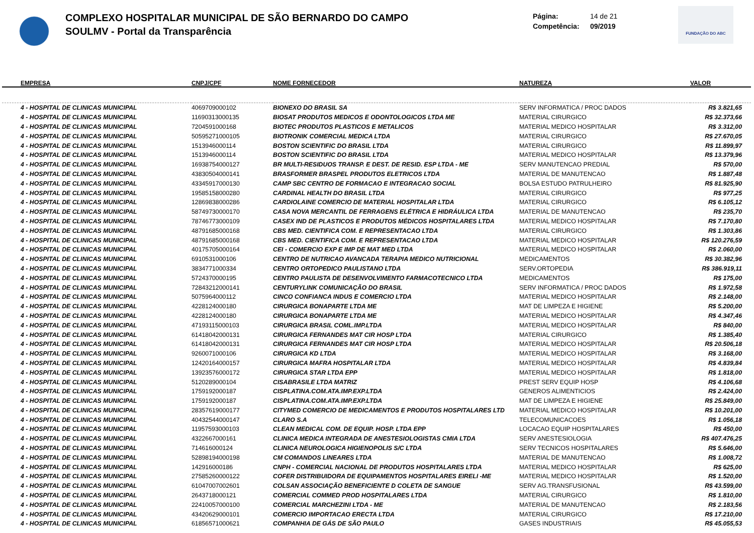COMPLEXO HOSPITALAR MUNICIPAL DE SÃO BERNARDO DO CAMPO
SOULMV - Portal da Transparência
Página: 14 de 21
Competência: 09/2019
FUNDAÇÃO DO ABC
| EMPRESA | CNPJ/CPF | NOME FORNECEDOR | NATUREZA | VALOR |
| --- | --- | --- | --- | --- |
| 4 - HOSPITAL DE CLINICAS MUNICIPAL | 4069709000102 | BIONEXO DO BRASIL SA | SERV INFORMATICA / PROC DADOS | R$ 3.821,65 |
| 4 - HOSPITAL DE CLINICAS MUNICIPAL | 11690313000135 | BIOSAT PRODUTOS MEDICOS E ODONTOLOGICOS LTDA ME | MATERIAL CIRURGICO | R$ 32.373,66 |
| 4 - HOSPITAL DE CLINICAS MUNICIPAL | 7204591000168 | BIOTEC PRODUTOS PLASTICOS E METALICOS | MATERIAL MEDICO HOSPITALAR | R$ 3.312,00 |
| 4 - HOSPITAL DE CLINICAS MUNICIPAL | 50595271000105 | BIOTRONIK COMERCIAL MEDICA LTDA | MATERIAL CIRURGICO | R$ 27.670,05 |
| 4 - HOSPITAL DE CLINICAS MUNICIPAL | 1513946000114 | BOSTON SCIENTIFIC DO BRASIL LTDA | MATERIAL CIRURGICO | R$ 11.899,97 |
| 4 - HOSPITAL DE CLINICAS MUNICIPAL | 1513946000114 | BOSTON SCIENTIFIC DO BRASIL LTDA | MATERIAL MEDICO HOSPITALAR | R$ 13.379,96 |
| 4 - HOSPITAL DE CLINICAS MUNICIPAL | 16938754000127 | BR MULTI-RESIDUOS TRANSP. E DEST. DE RESID. ESP LTDA - ME | SERV MANUTENCAO PREDIAL | R$ 570,00 |
| 4 - HOSPITAL DE CLINICAS MUNICIPAL | 43830504000141 | BRASFORMER BRASPEL PRODUTOS ELETRICOS LTDA | MATERIAL DE MANUTENCAO | R$ 1.887,48 |
| 4 - HOSPITAL DE CLINICAS MUNICIPAL | 43345917000130 | CAMP SBC CENTRO DE FORMACAO E INTEGRACAO SOCIAL | BOLSA ESTUDO PATRULHEIRO | R$ 81.925,90 |
| 4 - HOSPITAL DE CLINICAS MUNICIPAL | 19585158000280 | CARDINAL HEALTH DO BRASIL LTDA | MATERIAL CIRURGICO | R$ 977,25 |
| 4 - HOSPITAL DE CLINICAS MUNICIPAL | 12869838000286 | CARDIOLAINE COMERCIO DE MATERIAL HOSPITALAR LTDA | MATERIAL CIRURGICO | R$ 6.105,12 |
| 4 - HOSPITAL DE CLINICAS MUNICIPAL | 58749730000170 | CASA NOVA MERCANTIL DE FERRAGENS ELÉTRICA E HIDRÁULICA LTDA | MATERIAL DE MANUTENCAO | R$ 235,70 |
| 4 - HOSPITAL DE CLINICAS MUNICIPAL | 78746773000109 | CASEX IND DE PLASTICOS E PRODUTOS MÉDICOS HOSPITALARES LTDA | MATERIAL MEDICO HOSPITALAR | R$ 7.170,80 |
| 4 - HOSPITAL DE CLINICAS MUNICIPAL | 48791685000168 | CBS MED. CIENTIFICA COM. E REPRESENTACAO LTDA | MATERIAL CIRURGICO | R$ 1.303,86 |
| 4 - HOSPITAL DE CLINICAS MUNICIPAL | 48791685000168 | CBS MED. CIENTIFICA COM. E REPRESENTACAO LTDA | MATERIAL MEDICO HOSPITALAR | R$ 120.276,59 |
| 4 - HOSPITAL DE CLINICAS MUNICIPAL | 40175705000164 | CEI - COMERCIO EXP E IMP DE MAT MED LTDA | MATERIAL MEDICO HOSPITALAR | R$ 2.060,00 |
| 4 - HOSPITAL DE CLINICAS MUNICIPAL | 6910531000106 | CENTRO DE NUTRICAO AVANCADA TERAPIA MEDICO NUTRICIONAL | MEDICAMENTOS | R$ 30.382,96 |
| 4 - HOSPITAL DE CLINICAS MUNICIPAL | 3834771000334 | CENTRO ORTOPEDICO PAULISTANO LTDA | SERV.ORTOPEDIA | R$ 386.919,11 |
| 4 - HOSPITAL DE CLINICAS MUNICIPAL | 5724370000195 | CENTRO PAULISTA DE DESENVOLVIMENTO FARMACOTECNICO LTDA | MEDICAMENTOS | R$ 175,00 |
| 4 - HOSPITAL DE CLINICAS MUNICIPAL | 72843212000141 | CENTURYLINK COMUNICAÇÃO DO BRASIL | SERV INFORMATICA / PROC DADOS | R$ 1.972,58 |
| 4 - HOSPITAL DE CLINICAS MUNICIPAL | 5075964000112 | CINCO CONFIANCA INDUS E COMERCIO LTDA | MATERIAL MEDICO HOSPITALAR | R$ 2.148,00 |
| 4 - HOSPITAL DE CLINICAS MUNICIPAL | 4228124000180 | CIRURGICA BONAPARTE LTDA ME | MAT DE LIMPEZA E HIGIENE | R$ 5.200,00 |
| 4 - HOSPITAL DE CLINICAS MUNICIPAL | 4228124000180 | CIRURGICA BONAPARTE LTDA ME | MATERIAL MEDICO HOSPITALAR | R$ 4.347,46 |
| 4 - HOSPITAL DE CLINICAS MUNICIPAL | 47193115000103 | CIRURGICA BRASIL COML.IMP.LTDA | MATERIAL MEDICO HOSPITALAR | R$ 840,00 |
| 4 - HOSPITAL DE CLINICAS MUNICIPAL | 61418042000131 | CIRURGICA FERNANDES MAT CIR HOSP LTDA | MATERIAL CIRURGICO | R$ 1.385,40 |
| 4 - HOSPITAL DE CLINICAS MUNICIPAL | 61418042000131 | CIRURGICA FERNANDES MAT CIR HOSP LTDA | MATERIAL MEDICO HOSPITALAR | R$ 20.506,18 |
| 4 - HOSPITAL DE CLINICAS MUNICIPAL | 9260071000106 | CIRURGICA KD LTDA | MATERIAL MEDICO HOSPITALAR | R$ 3.168,00 |
| 4 - HOSPITAL DE CLINICAS MUNICIPAL | 12420164000157 | CIRURGICA MAFRA HOSPITALAR LTDA | MATERIAL MEDICO HOSPITALAR | R$ 4.839,84 |
| 4 - HOSPITAL DE CLINICAS MUNICIPAL | 13923576000172 | CIRURGICA STAR LTDA EPP | MATERIAL MEDICO HOSPITALAR | R$ 1.818,00 |
| 4 - HOSPITAL DE CLINICAS MUNICIPAL | 5120289000104 | CISABRASILE LTDA MATRIZ | PREST SERV EQUIP HOSP | R$ 4.106,68 |
| 4 - HOSPITAL DE CLINICAS MUNICIPAL | 1759192000187 | CISPLATINA.COM.ATA.IMP.EXP.LTDA | GENEROS ALIMENTICIOS | R$ 2.424,00 |
| 4 - HOSPITAL DE CLINICAS MUNICIPAL | 1759192000187 | CISPLATINA.COM.ATA.IMP.EXP.LTDA | MAT DE LIMPEZA E HIGIENE | R$ 25.849,00 |
| 4 - HOSPITAL DE CLINICAS MUNICIPAL | 28357619000177 | CITYMED COMERCIO DE MEDICAMENTOS E PRODUTOS HOSPITALARES LTD | MATERIAL MEDICO HOSPITALAR | R$ 10.201,00 |
| 4 - HOSPITAL DE CLINICAS MUNICIPAL | 40432544000147 | CLARO S.A | TELECOMUNICACOES | R$ 1.056,18 |
| 4 - HOSPITAL DE CLINICAS MUNICIPAL | 11957593000103 | CLEAN MEDICAL COM. DE EQUIP. HOSP. LTDA EPP | LOCACAO EQUIP HOSPITALARES | R$ 450,00 |
| 4 - HOSPITAL DE CLINICAS MUNICIPAL | 4322667000161 | CLINICA MEDICA INTEGRADA DE ANESTESIOLOGISTAS CMIA LTDA | SERV ANESTESIOLOGIA | R$ 407.476,25 |
| 4 - HOSPITAL DE CLINICAS MUNICIPAL | 714616000124 | CLINICA NEUROLOGICA HIGIENOPOLIS S/C LTDA | SERV TECNICOS HOSPITALARES | R$ 5.646,00 |
| 4 - HOSPITAL DE CLINICAS MUNICIPAL | 52898194000198 | CM COMANDOS LINEARES LTDA | MATERIAL DE MANUTENCAO | R$ 1.008,72 |
| 4 - HOSPITAL DE CLINICAS MUNICIPAL | 142916000186 | CNPH - COMERCIAL NACIONAL DE PRODUTOS HOSPITALARES LTDA | MATERIAL MEDICO HOSPITALAR | R$ 625,00 |
| 4 - HOSPITAL DE CLINICAS MUNICIPAL | 27585260000122 | COFER DISTRIBUIDORA DE EQUIPAMENTOS HOSPITALARES EIRELI -ME | MATERIAL MEDICO HOSPITALAR | R$ 1.520,00 |
| 4 - HOSPITAL DE CLINICAS MUNICIPAL | 61047007002601 | COLSAN ASSOCIAÇÃO BENEFICIENTE D COLETA DE SANGUE | SERV AG.TRANSFUSIONAL | R$ 43.599,00 |
| 4 - HOSPITAL DE CLINICAS MUNICIPAL | 2643718000121 | COMERCIAL COMMED PROD HOSPITALARES LTDA | MATERIAL CIRURGICO | R$ 1.810,00 |
| 4 - HOSPITAL DE CLINICAS MUNICIPAL | 22410057000100 | COMERCIAL MARCHEZINI LTDA - ME | MATERIAL DE MANUTENCAO | R$ 2.183,56 |
| 4 - HOSPITAL DE CLINICAS MUNICIPAL | 43420629000101 | COMERCIO IMPORTACAO ERECTA LTDA | MATERIAL CIRURGICO | R$ 17.210,00 |
| 4 - HOSPITAL DE CLINICAS MUNICIPAL | 61856571000621 | COMPANHIA DE GÁS DE SÃO PAULO | GASES INDUSTRIAIS | R$ 45.055,53 |